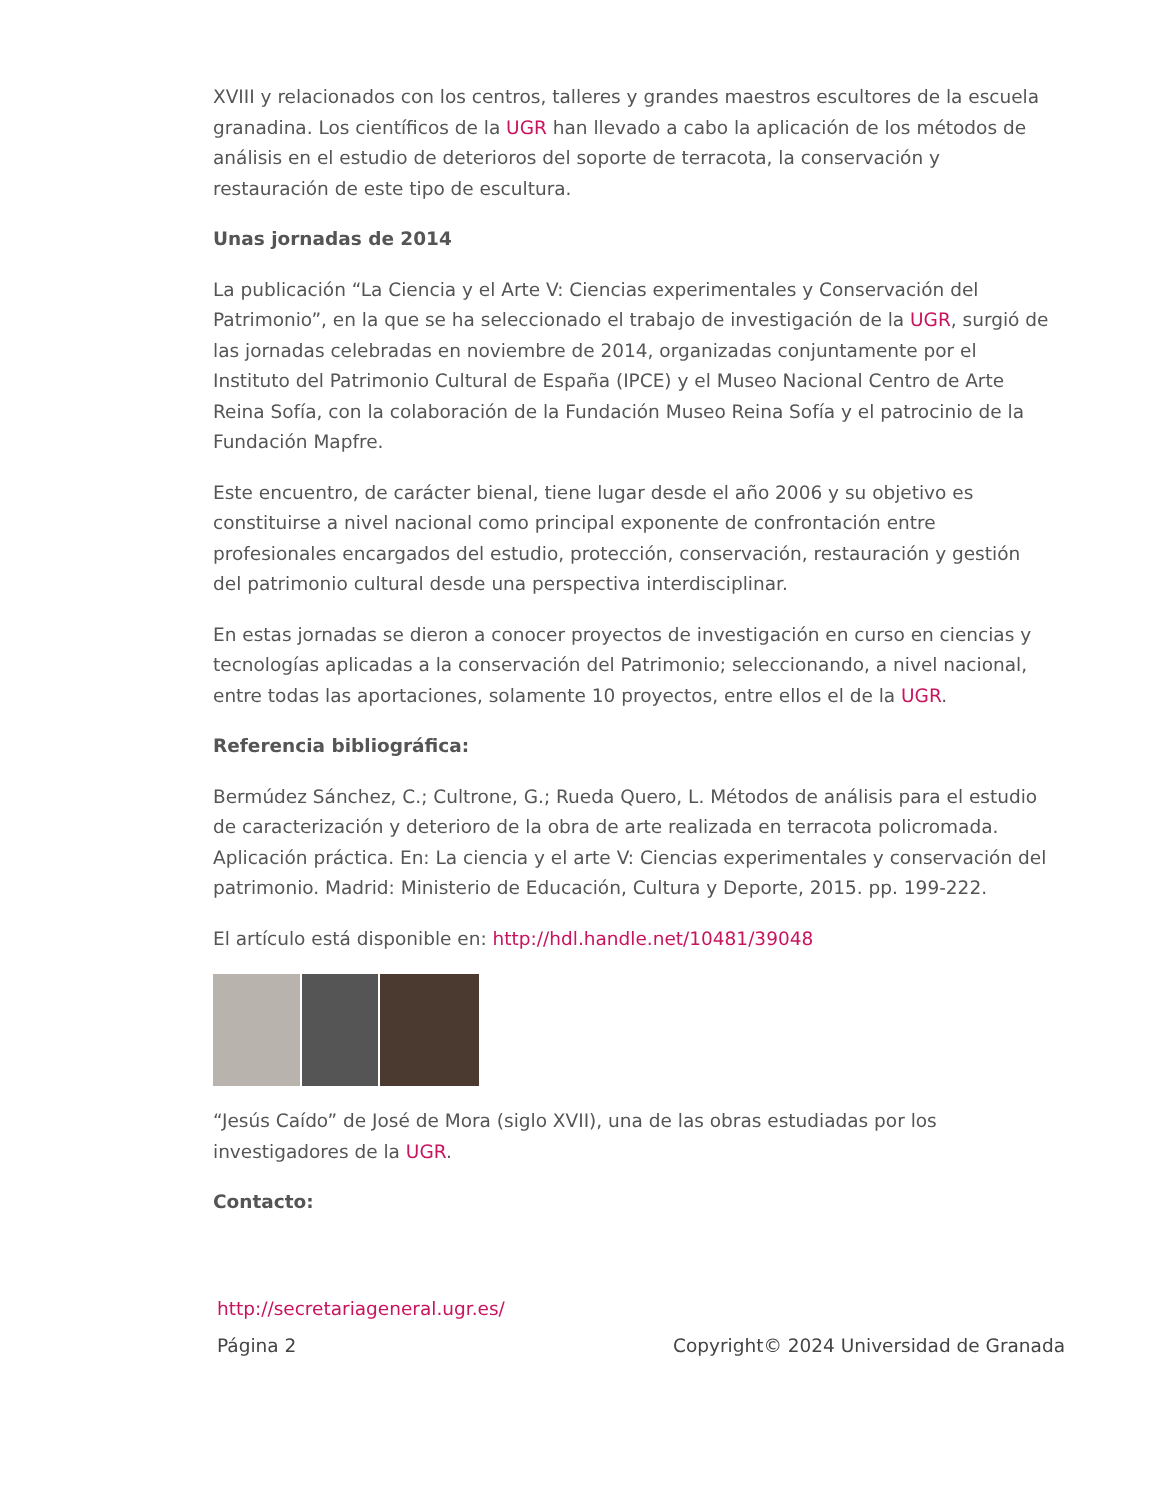XVIII y relacionados con los centros, talleres y grandes maestros escultores de la escuela granadina. Los científicos de la UGR han llevado a cabo la aplicación de los métodos de análisis en el estudio de deterioros del soporte de terracota, la conservación y restauración de este tipo de escultura.
Unas jornadas de 2014
La publicación “La Ciencia y el Arte V: Ciencias experimentales y Conservación del Patrimonio”, en la que se ha seleccionado el trabajo de investigación de la UGR, surgió de las jornadas celebradas en noviembre de 2014, organizadas conjuntamente por el Instituto del Patrimonio Cultural de España (IPCE) y el Museo Nacional Centro de Arte Reina Sofía, con la colaboración de la Fundación Museo Reina Sofía y el patrocinio de la Fundación Mapfre.
Este encuentro, de carácter bienal, tiene lugar desde el año 2006 y su objetivo es constituirse a nivel nacional como principal exponente de confrontación entre profesionales encargados del estudio, protección, conservación, restauración y gestión del patrimonio cultural desde una perspectiva interdisciplinar.
En estas jornadas se dieron a conocer proyectos de investigación en curso en ciencias y tecnologías aplicadas a la conservación del Patrimonio; seleccionando, a nivel nacional, entre todas las aportaciones, solamente 10 proyectos, entre ellos el de la UGR.
Referencia bibliográfica:
Bermúdez Sánchez, C.; Cultrone, G.; Rueda Quero, L. Métodos de análisis para el estudio de caracterización y deterioro de la obra de arte realizada en terracota policromada. Aplicación práctica. En: La ciencia y el arte V: Ciencias experimentales y conservación del patrimonio. Madrid: Ministerio de Educación, Cultura y Deporte, 2015. pp. 199-222.
El artículo está disponible en: http://hdl.handle.net/10481/39048
“Jesús Caído” de José de Mora (siglo XVII), una de las obras estudiadas por los investigadores de la UGR.
Contacto:
http://secretariageneral.ugr.es/
Página 2 Copyright© 2024 Universidad de Granada